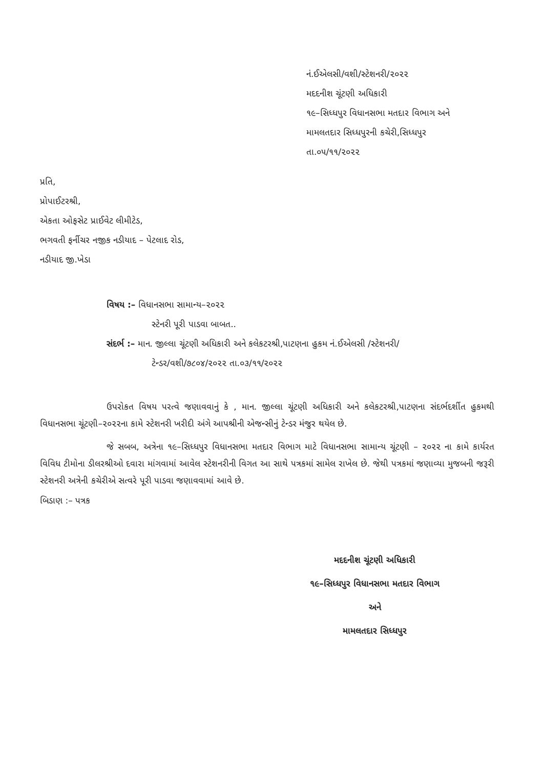નં.ઈએલસી/વશી/સ્ટેશનરી/૨૦૨૨
મદદનીશ ચૂંટણી અધિકારી
૧૯–સિધ્ધપુર વિધાનસભા મતદાર વિભાગ અને
મામલતદાર સિધ્ધપુરની કચેરી,સિધ્ધપુર
તા.૦૫/૧૧/૨૦૨૨
પ્રતિ,
પ્રોપાઈટરશ્રી,
એકતા ઓફસેટ પ્રાઈવેટ લીમીટેડ,
ભગવતી ફર્નીચર નજીક નડીયાદ – પેટલાદ રોડ,
નડીયાદ જી.ખેડા
વિષય :– વિધાનસભા સામાન્ય–૨૦૨૨
સ્ટેનરી પૂરી પાડવા બાબત..
સંદર્ભ :– માન. જીલ્લા ચૂંટણી અધિકારી અને કલેકટરશ્રી,પાટણના હુકમ નં.ઈએલસી /સ્ટેશનરી/
ટેન્ડર/વશી/૭૮૦૪/૨૦૨૨ તા.૦૩/૧૧/૨૦૨૨
ઉપરોકત વિષય પરત્વે જણાવવાનું કે , માન. જીલ્લા ચૂંટણી અધિકારી અને કલેકટરશ્રી,પાટણના સંદર્ભદર્શીત હુકમથી વિધાનસભા ચૂંટણી–૨૦૨૨ના કામે સ્ટેશનરી ખરીદી અંગે આપશ્રીની એજન્સીનું ટેન્ડર મંજુર થયેલ છે.
જે સબબ, અત્રેના ૧૯–સિધ્ધપુર વિધાનસભા મતદાર વિભાગ માટે વિધાનસભા સામાન્ય ચૂંટણી – ૨૦૨૨ ના કામે કાર્યરત વિવિધ ટીમોના ડીલરશ્રીઓ દવારા માંગવામાં આવેલ સ્ટેશનરીની વિગત આ સાથે પત્રકમાં સામેલ રાખેલ છે. જેથી પત્રકમાં જણાવ્યા મુજબની જરૂરી સ્ટેશનરી અત્રેની કચેરીએ સત્વરે પૂરી પાડવા જણાવવામાં આવે છે.
બિડાણ :– પત્રક
મદદનીશ ચૂંટણી અધિકારી
૧૯–સિધ્ધપુર વિધાનસભા મતદાર વિભાગ
અને
મામલતદાર સિધ્ધપુર